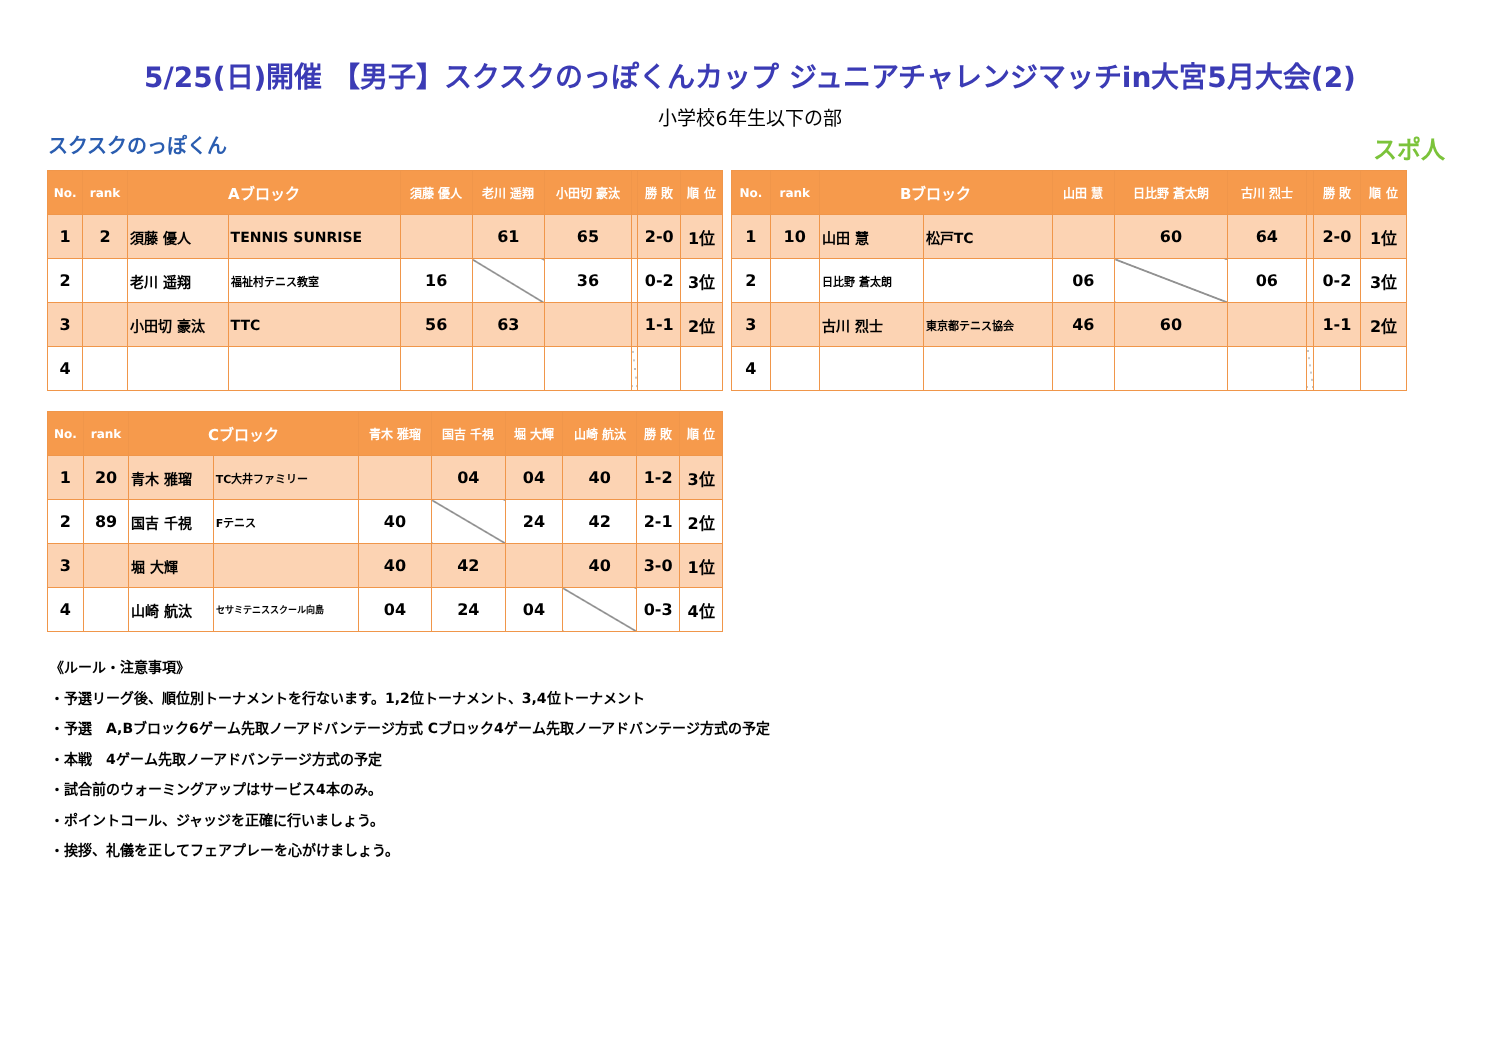5/25(日)開催 【男子】スクスクのっぽくんカップ ジュニアチャレンジマッチin大宮5月大会(2)
小学校6年生以下の部
スクスクのっぽくん スポ人
| No. | rank | Aブロック | | 須藤 優人 | 老川 遥翔 | 小田切 豪汰 | | 勝 敗 | 順 位 |
| --- | --- | --- | --- | --- | --- | --- | --- | --- | --- |
| 1 | 2 | 須藤 優人 | TENNIS SUNRISE | | 61 | 65 | | 2-0 | 1位 |
| 2 | | 老川 遥翔 | 福祉村テニス教室 | 16 | | 36 | | 0-2 | 3位 |
| 3 | | 小田切 豪汰 | TTC | 56 | 63 | | | 1-1 | 2位 |
| 4 | | | | | | | | | |
| No. | rank | Bブロック | | 山田 慧 | 日比野 蒼太朗 | 古川 烈士 | | 勝 敗 | 順 位 |
| --- | --- | --- | --- | --- | --- | --- | --- | --- | --- |
| 1 | 10 | 山田 慧 | 松戸TC | | 60 | 64 | | 2-0 | 1位 |
| 2 | | 日比野 蒼太朗 | | 06 | | 06 | | 0-2 | 3位 |
| 3 | | 古川 烈士 | 東京都テニス協会 | 46 | 60 | | | 1-1 | 2位 |
| 4 | | | | | | | | | |
| No. | rank | Cブロック | | 青木 雅瑠 | 国吉 千視 | 堀 大輝 | 山崎 航汰 | 勝 敗 | 順 位 |
| --- | --- | --- | --- | --- | --- | --- | --- | --- | --- |
| 1 | 20 | 青木 雅瑠 | TC大井ファミリー | | 04 | 04 | 40 | 1-2 | 3位 |
| 2 | 89 | 国吉 千視 | Fテニス | 40 | | 24 | 42 | 2-1 | 2位 |
| 3 | | 堀 大輝 | | 40 | 42 | | 40 | 3-0 | 1位 |
| 4 | | 山崎 航汰 | セサミテニススクール向島 | 04 | 24 | 04 | | 0-3 | 4位 |
《ルール・注意事項》
・予選リーグ後、順位別トーナメントを行ないます。1,2位トーナメント、3,4位トーナメント
・予選　A,Bブロック6ゲーム先取ノーアドバンテージ方式 Cブロック4ゲーム先取ノーアドバンテージ方式の予定
・本戦　4ゲーム先取ノーアドバンテージ方式の予定
・試合前のウォーミングアップはサービス4本のみ。
・ポイントコール、ジャッジを正確に行いましょう。
・挨拶、礼儀を正してフェアプレーを心がけましょう。